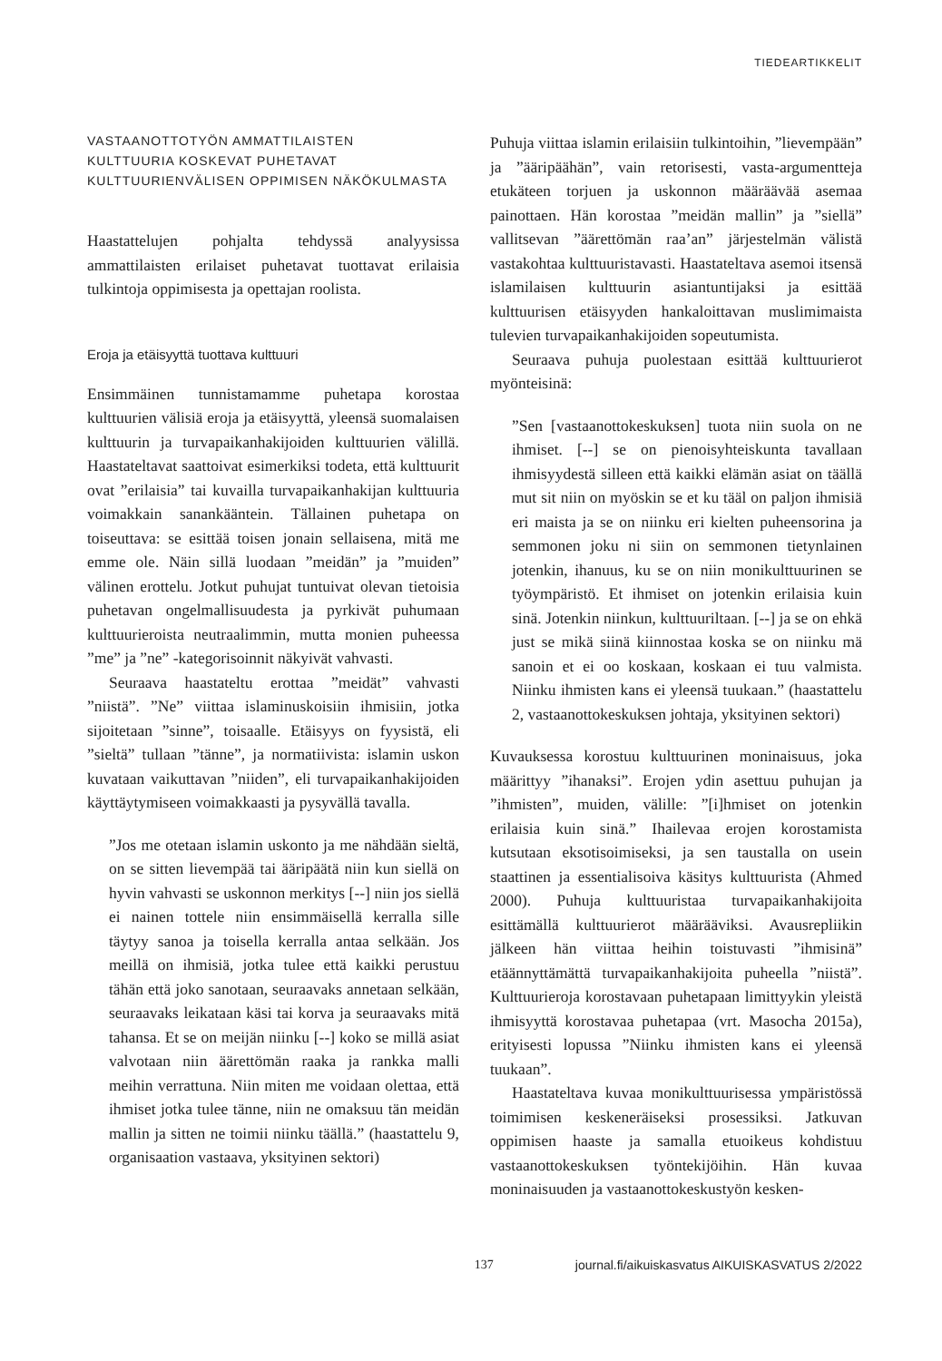TIEDEARTIKKELIT
VASTAANOTTOTYÖN AMMATTILAISTEN
KULTTUURIA KOSKEVAT PUHETAVAT
KULTTUURIENVÄLISEN OPPIMISEN NÄKÖKULMASTA
Haastattelujen pohjalta tehdyssä analyysissa ammattilaisten erilaiset puhetavat tuottavat erilaisia tulkintoja oppimisesta ja opettajan roolista.
Eroja ja etäisyyttä tuottava kulttuuri
Ensimmäinen tunnistamamme puhetapa korostaa kulttuurien välisiä eroja ja etäisyyttä, yleensä suomalaisen kulttuurin ja turvapaikanhakijoiden kulttuurien välillä. Haastateltavat saattoivat esimerkiksi todeta, että kulttuurit ovat ”erilaisia” tai kuvailla turvapaikanhakijan kulttuuria voimakkain sanankääntein. Tällainen puhetapa on toiseuttava: se esittää toisen jonain sellaisena, mitä me emme ole. Näin sillä luodaan ”meidän” ja ”muiden” välinen erottelu. Jotkut puhujat tuntuivat olevan tietoisia puhetavan ongelmallisuudesta ja pyrkivät puhumaan kulttuurieroista neutraalimmin, mutta monien puheessa ”me” ja ”ne” -kategorisoinnit näkyivät vahvasti.
Seuraava haastateltu erottaa ”meidät” vahvasti ”niistä”. ”Ne” viittaa islaminuskoisiin ihmisiin, jotka sijoitetaan ”sinne”, toisaalle. Etäisyys on fyysistä, eli ”sieltä” tullaan ”tänne”, ja normatiivista: islamin uskon kuvataan vaikuttavan ”niiden”, eli turvapaikanhakijoiden käyttäytymiseen voimakkaasti ja pysyvällä tavalla.
”Jos me otetaan islamin uskonto ja me nähdään sieltä, on se sitten lievempää tai ääripäätä niin kun siellä on hyvin vahvasti se uskonnon merkitys [--] niin jos siellä ei nainen tottele niin ensimmäisellä kerralla sille täytyy sanoa ja toisella kerralla antaa selkään. Jos meillä on ihmisiä, jotka tulee että kaikki perustuu tähän että joko sanotaan, seuraavaks annetaan selkään, seuraavaks leikataan käsi tai korva ja seuraavaks mitä tahansa. Et se on meijän niinku [--] koko se millä asiat valvotaan niin äärettömän raaka ja rankka malli meihin verrattuna. Niin miten me voidaan olettaa, että ihmiset jotka tulee tänne, niin ne omaksuu tän meidän mallin ja sitten ne toimii niinku täällä.” (haastattelu 9, organisaation vastaava, yksityinen sektori)
Puhuja viittaa islamin erilaisiin tulkintoihin, ”lievempään” ja ”ääripäähän”, vain retorisesti, vasta-argumentteja etukäteen torjuen ja uskonnon määräävää asemaa painottaen. Hän korostaa ”meidän mallin” ja ”siellä” vallitsevan ”äärettömän raa’an” järjestelmän välistä vastakohtaa kulttuuristavasti. Haastateltava asemoi itsensä islamilaisen kulttuurin asiantuntijaksi ja esittää kulttuurisen etäisyyden hankaloittavan muslimimaista tulevien turvapaikanhakijoiden sopeutumista.
Seuraava puhuja puolestaan esittää kulttuurierot myönteisinä:
”Sen [vastaanottokeskuksen] tuota niin suola on ne ihmiset. [--] se on pienoisyhteiskunta tavallaan ihmisyydestä silleen että kaikki elämän asiat on täällä mut sit niin on myöskin se et ku tääl on paljon ihmisiä eri maista ja se on niinku eri kielten puheensorina ja semmonen joku ni siin on semmonen tietynlainen jotenkin, ihanuus, ku se on niin monikulttuurinen se työympäristö. Et ihmiset on jotenkin erilaisia kuin sinä. Jotenkin niinkun, kulttuuriltaan. [--] ja se on ehkä just se mikä siinä kiinnostaa koska se on niinku mä sanoin et ei oo koskaan, koskaan ei tuu valmista. Niinku ihmisten kans ei yleensä tuukaan.” (haastattelu 2, vastaanottokeskuksen johtaja, yksityinen sektori)
Kuvauksessa korostuu kulttuurinen moninaisuus, joka määrittyy ”ihanaksi”. Erojen ydin asettuu puhujan ja ”ihmisten”, muiden, välille: ”[i]hmiset on jotenkin erilaisia kuin sinä.” Ihailevaa erojen korostamista kutsutaan eksotisoimiseksi, ja sen taustalla on usein staattinen ja essentialisoiva käsitys kulttuurista (Ahmed 2000). Puhuja kulttuuristaa turvapaikanhakijoita esittämällä kulttuurierot määrääviksi. Avausrepliikin jälkeen hän viittaa heihin toistuvasti ”ihmisinä” etäännyttämättä turvapaikanhakijoita puheella ”niistä”. Kulttuurieroja korostavaan puhetapaan limittyykin yleistä ihmisyyttä korostavaa puhetapaa (vrt. Masocha 2015a), erityisesti lopussa ”Niinku ihmisten kans ei yleensä tuukaan”.
Haastateltava kuvaa monikulttuurisessa ympäristössä toimimisen keskeneräiseksi prosessiksi. Jatkuvan oppimisen haaste ja samalla etuoikeus kohdistuu vastaanottokeskuksen työntekijöihin. Hän kuvaa moninaisuuden ja vastaanottokeskustyön kesken-
137 journal.fi/aikuiskasvatus AIKUISKASVATUS 2/2022